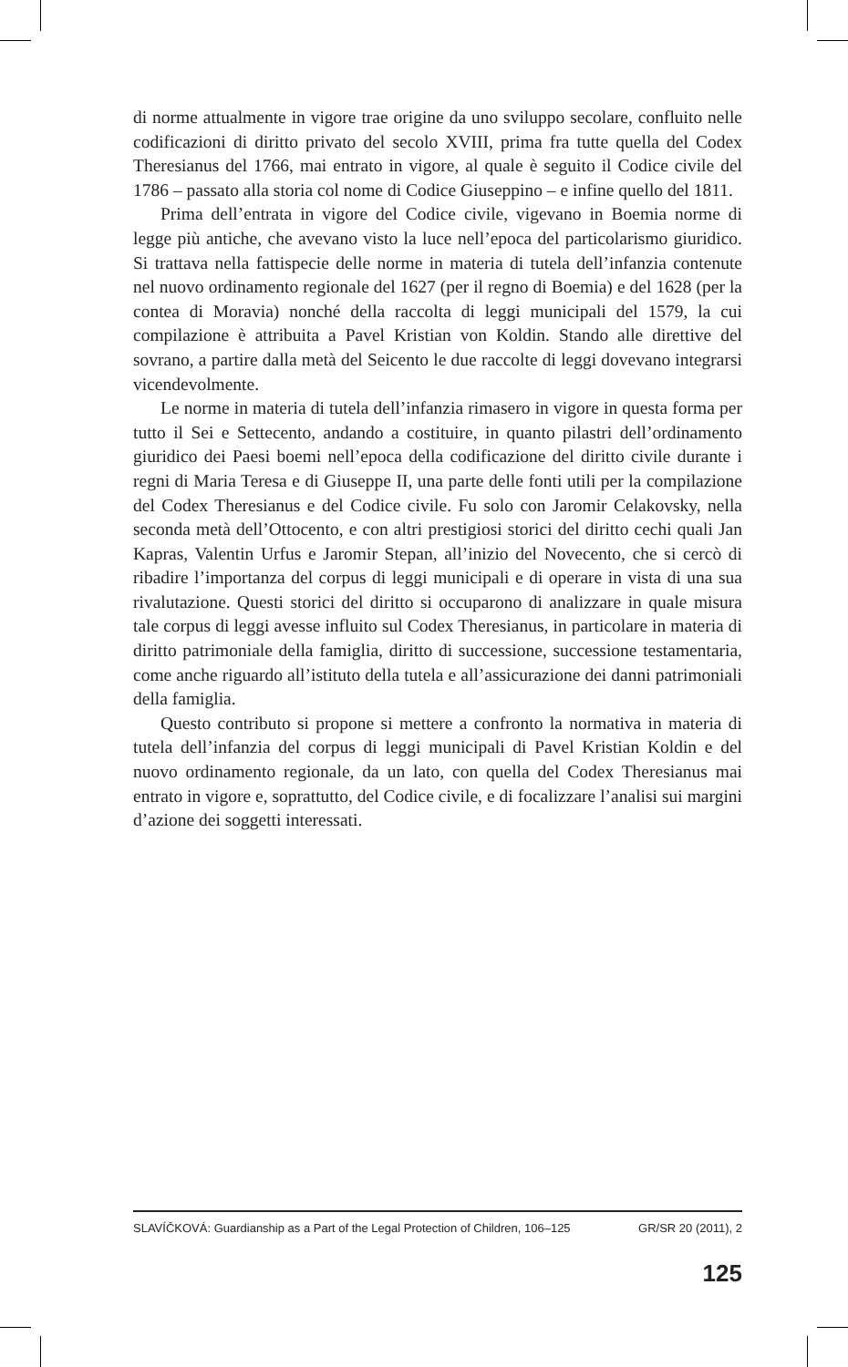di norme attualmente in vigore trae origine da uno sviluppo secolare, confluito nelle codificazioni di diritto privato del secolo XVIII, prima fra tutte quella del Codex Theresianus del 1766, mai entrato in vigore, al quale è seguito il Codice civile del 1786 – passato alla storia col nome di Codice Giuseppino – e infine quello del 1811.
Prima dell’entrata in vigore del Codice civile, vigevano in Boemia norme di legge più antiche, che avevano visto la luce nell’epoca del particolarismo giuridico. Si trattava nella fattispecie delle norme in materia di tutela dell’infanzia contenute nel nuovo ordinamento regionale del 1627 (per il regno di Boemia) e del 1628 (per la contea di Moravia) nonché della raccolta di leggi municipali del 1579, la cui compilazione è attribuita a Pavel Kristian von Koldin. Stando alle direttive del sovrano, a partire dalla metà del Seicento le due raccolte di leggi dovevano integrarsi vicendevolmente.
Le norme in materia di tutela dell’infanzia rimasero in vigore in questa forma per tutto il Sei e Settecento, andando a costituire, in quanto pilastri dell’ordinamento giuridico dei Paesi boemi nell’epoca della codificazione del diritto civile durante i regni di Maria Teresa e di Giuseppe II, una parte delle fonti utili per la compilazione del Codex Theresianus e del Codice civile. Fu solo con Jaromir Celakovsky, nella seconda metà dell’Ottocento, e con altri prestigiosi storici del diritto cechi quali Jan Kapras, Valentin Urfus e Jaromir Stepan, all’inizio del Novecento, che si cercò di ribadire l’importanza del corpus di leggi municipali e di operare in vista di una sua rivalutazione. Questi storici del diritto si occuparono di analizzare in quale misura tale corpus di leggi avesse influito sul Codex Theresianus, in particolare in materia di diritto patrimoniale della famiglia, diritto di successione, successione testamentaria, come anche riguardo all’istituto della tutela e all’assicurazione dei danni patrimoniali della famiglia.
Questo contributo si propone si mettere a confronto la normativa in materia di tutela dell’infanzia del corpus di leggi municipali di Pavel Kristian Koldin e del nuovo ordinamento regionale, da un lato, con quella del Codex Theresianus mai entrato in vigore e, soprattutto, del Codice civile, e di focalizzare l’analisi sui margini d’azione dei soggetti interessati.
SLAVÍČKOVÁ: Guardianship as a Part of the Legal Protection of Children, 106–125 GR/SR 20 (2011), 2
125